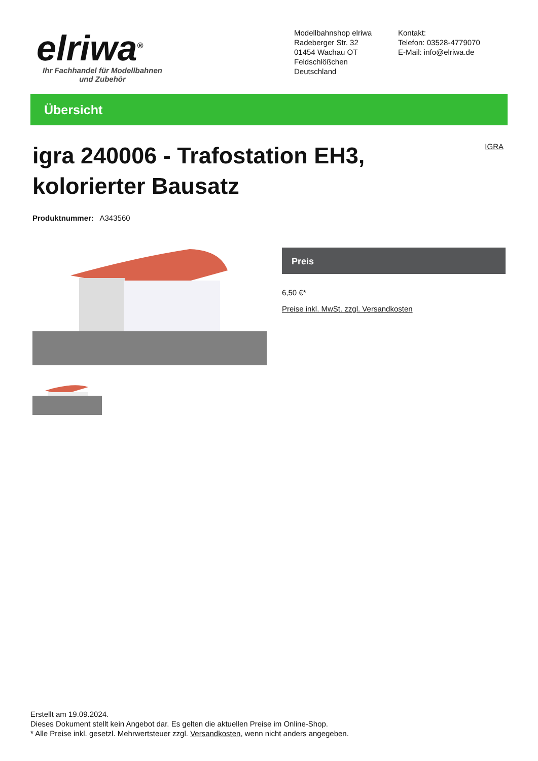elriwa<sup>®</sup>
Ihr Fachhandel für Modellbahnen und Zubehör
Modellbahnshop elriwa
Radeberger Str. 32
01454 Wachau OT Feldschlößchen
Deutschland
Kontakt:
Telefon: 03528-4779070
E-Mail: info@elriwa.de
Übersicht
IGRA
igra 240006 - Trafostation EH3, kolorierter Bausatz
Produktnummer: A343560
Preis
6,50 €*
Preise inkl. MwSt. zzgl. Versandkosten
Erstellt am 19.09.2024.
Dieses Dokument stellt kein Angebot dar. Es gelten die aktuellen Preise im Online-Shop.
* Alle Preise inkl. gesetzl. Mehrwertsteuer zzgl. Versandkosten, wenn nicht anders angegeben.